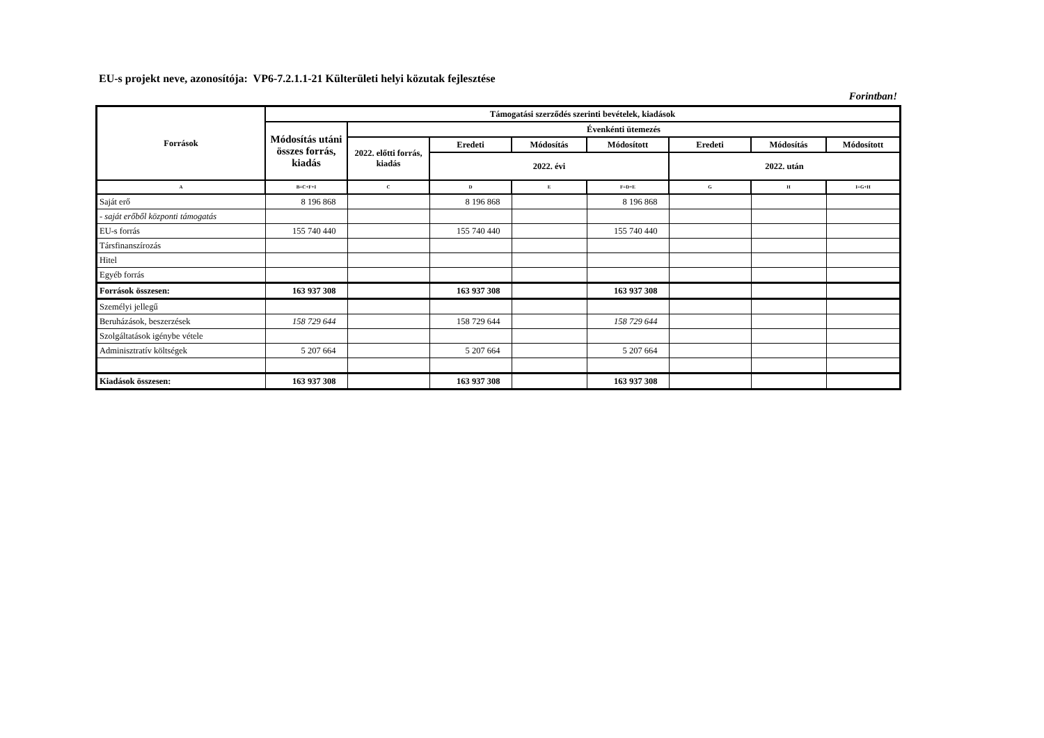EU-s projekt neve, azonosítója: VP6-7.2.1.1-21 Külterületi helyi közutak fejlesztése
Forintban!
| Források | Támogatási szerződés szerinti bevételek, kiadások | | | | | | | |
| --- | --- | --- | --- | --- | --- | --- | --- | --- |
| | Módosítás utáni összes forrás, kiadás | Évenkénti ütemezés | | | | | | |
| | | 2022. előtti forrás, kiadás | Eredeti | Módosítás | Módosított | Eredeti | Módosítás | Módosított |
| | | | 2022. évi | | | 2022. után | | |
| A | B=C+F+I | C | D | E | F=D+E | G | H | I=G+H |
| Saját erő | 8 196 868 | | 8 196 868 | | 8 196 868 | | | |
| - saját erőből központi támogatás | | | | | | | | |
| EU-s forrás | 155 740 440 | | 155 740 440 | | 155 740 440 | | | |
| Társfinanszírozás | | | | | | | | |
| Hitel | | | | | | | | |
| Egyéb forrás | | | | | | | | |
| Források összesen: | 163 937 308 | | 163 937 308 | | 163 937 308 | | | |
| Személyi jellegű | | | | | | | | |
| Beruházások, beszerzések | 158 729 644 | | 158 729 644 | | 158 729 644 | | | |
| Szolgáltatások igénybe vétele | | | | | | | | |
| Adminisztratív költségek | 5 207 664 | | 5 207 664 | | 5 207 664 | | | |
| Kiadások összesen: | 163 937 308 | | 163 937 308 | | 163 937 308 | | | |